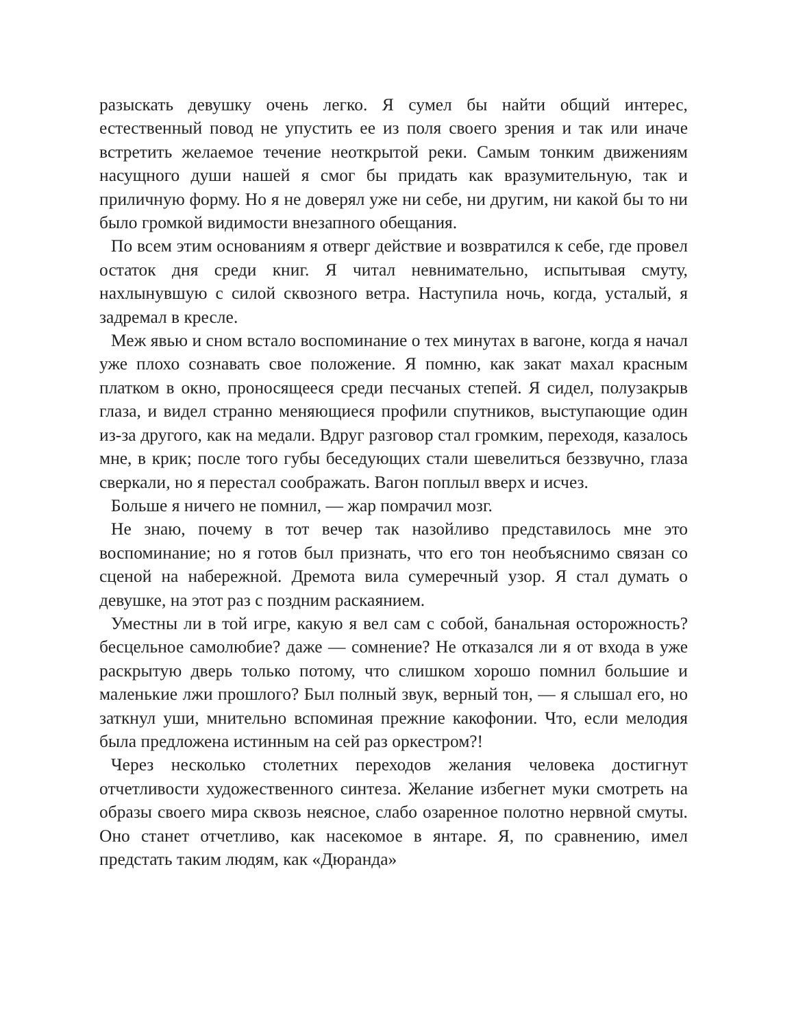разыскать девушку очень легко. Я сумел бы найти общий интерес, естественный повод не упустить ее из поля своего зрения и так или иначе встретить желаемое течение неоткрытой реки. Самым тонким движениям насущного души нашей я смог бы придать как вразумительную, так и приличную форму. Но я не доверял уже ни себе, ни другим, ни какой бы то ни было громкой видимости внезапного обещания.
По всем этим основаниям я отверг действие и возвратился к себе, где провел остаток дня среди книг. Я читал невнимательно, испытывая смуту, нахлынувшую с силой сквозного ветра. Наступила ночь, когда, усталый, я задремал в кресле.
Меж явью и сном встало воспоминание о тех минутах в вагоне, когда я начал уже плохо сознавать свое положение. Я помню, как закат махал красным платком в окно, проносящееся среди песчаных степей. Я сидел, полузакрыв глаза, и видел странно меняющиеся профили спутников, выступающие один из-за другого, как на медали. Вдруг разговор стал громким, переходя, казалось мне, в крик; после того губы беседующих стали шевелиться беззвучно, глаза сверкали, но я перестал соображать. Вагон поплыл вверх и исчез.
Больше я ничего не помнил, — жар помрачил мозг.
Не знаю, почему в тот вечер так назойливо представилось мне это воспоминание; но я готов был признать, что его тон необъяснимо связан со сценой на набережной. Дремота вила сумеречный узор. Я стал думать о девушке, на этот раз с поздним раскаянием.
Уместны ли в той игре, какую я вел сам с собой, банальная осторожность? бесцельное самолюбие? даже — сомнение? Не отказался ли я от входа в уже раскрытую дверь только потому, что слишком хорошо помнил большие и маленькие лжи прошлого? Был полный звук, верный тон, — я слышал его, но заткнул уши, мнительно вспоминая прежние какофонии. Что, если мелодия была предложена истинным на сей раз оркестром?!
Через несколько столетних переходов желания человека достигнут отчетливости художественного синтеза. Желание избегнет муки смотреть на образы своего мира сквозь неясное, слабо озаренное полотно нервной смуты. Оно станет отчетливо, как насекомое в янтаре. Я, по сравнению, имел предстать таким людям, как «Дюранда»